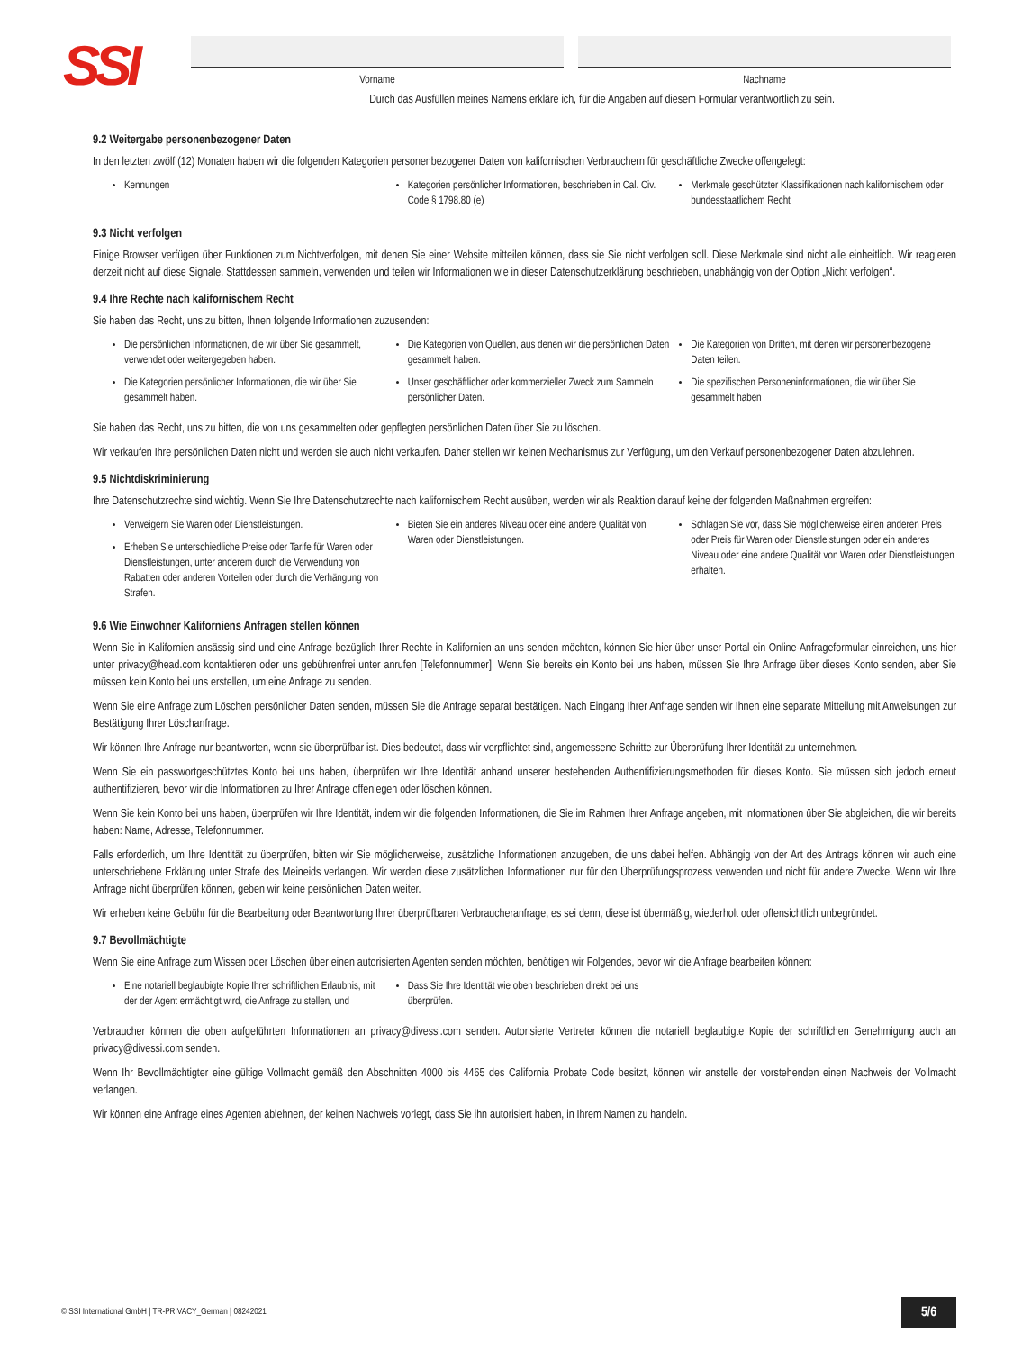SSI
Vorname Nachname
Durch das Ausfüllen meines Namens erkläre ich, für die Angaben auf diesem Formular verantwortlich zu sein.
9.2 Weitergabe personenbezogener Daten
In den letzten zwölf (12) Monaten haben wir die folgenden Kategorien personenbezogener Daten von kalifornischen Verbrauchern für geschäftliche Zwecke offengelegt:
Kennungen Kategorien persönlicher Informationen, beschrieben in Cal. Civ. Code § 1798.80 (e)
Merkmale geschützter Klassifikationen nach kalifornischem oder bundesstaatlichem Recht
9.3 Nicht verfolgen
Einige Browser verfügen über Funktionen zum Nichtverfolgen, mit denen Sie einer Website mitteilen können, dass sie Sie nicht verfolgen soll. Diese Merkmale sind nicht alle einheitlich. Wir reagieren derzeit nicht auf diese Signale. Stattdessen sammeln, verwenden und teilen wir Informationen wie in dieser Datenschutzerklärung beschrieben, unabhängig von der Option „Nicht verfolgen“.
9.4 Ihre Rechte nach kalifornischem Recht
Sie haben das Recht, uns zu bitten, Ihnen folgende Informationen zuzusenden:
Die persönlichen Informationen, die wir über Sie gesammelt, verwendet oder weitergegeben haben.
Die Kategorien persönlicher Informationen, die wir über Sie gesammelt haben.
Die Kategorien von Quellen, aus denen wir die persönlichen Daten gesammelt haben.
Unser geschäftlicher oder kommerzieller Zweck zum Sammeln persönlicher Daten.
Die Kategorien von Dritten, mit denen wir personenbezogene Daten teilen.
Die spezifischen Personeninformationen, die wir über Sie gesammelt haben
Sie haben das Recht, uns zu bitten, die von uns gesammelten oder gepflegten persönlichen Daten über Sie zu löschen.
Wir verkaufen Ihre persönlichen Daten nicht und werden sie auch nicht verkaufen. Daher stellen wir keinen Mechanismus zur Verfügung, um den Verkauf personenbezogener Daten abzulehnen.
9.5 Nichtdiskriminierung
Ihre Datenschutzrechte sind wichtig. Wenn Sie Ihre Datenschutzrechte nach kalifornischem Recht ausüben, werden wir als Reaktion darauf keine der folgenden Maßnahmen ergreifen:
Verweigern Sie Waren oder Dienstleistungen.
Erheben Sie unterschiedliche Preise oder Tarife für Waren oder Dienstleistungen, unter anderem durch die Verwendung von Rabatten oder anderen Vorteilen oder durch die Verhängung von Strafen.
Bieten Sie ein anderes Niveau oder eine andere Qualität von Waren oder Dienstleistungen.
Schlagen Sie vor, dass Sie möglicherweise einen anderen Preis oder Preis für Waren oder Dienstleistungen oder ein anderes Niveau oder eine andere Qualität von Waren oder Dienstleistungen erhalten.
9.6 Wie Einwohner Kaliforniens Anfragen stellen können
Wenn Sie in Kalifornien ansässig sind und eine Anfrage bezüglich Ihrer Rechte in Kalifornien an uns senden möchten, können Sie hier über unser Portal ein Online-Anfrageformular einreichen, uns hier unter privacy@head.com kontaktieren oder uns gebührenfrei unter anrufen [Telefonnummer]. Wenn Sie bereits ein Konto bei uns haben, müssen Sie Ihre Anfrage über dieses Konto senden, aber Sie müssen kein Konto bei uns erstellen, um eine Anfrage zu senden.
Wenn Sie eine Anfrage zum Löschen persönlicher Daten senden, müssen Sie die Anfrage separat bestätigen. Nach Eingang Ihrer Anfrage senden wir Ihnen eine separate Mitteilung mit Anweisungen zur Bestätigung Ihrer Löschanfrage.
Wir können Ihre Anfrage nur beantworten, wenn sie überprüfbar ist. Dies bedeutet, dass wir verpflichtet sind, angemessene Schritte zur Überprüfung Ihrer Identität zu unternehmen.
Wenn Sie ein passwortgeschütztes Konto bei uns haben, überprüfen wir Ihre Identität anhand unserer bestehenden Authentifizierungsmethoden für dieses Konto. Sie müssen sich jedoch erneut authentifizieren, bevor wir die Informationen zu Ihrer Anfrage offenlegen oder löschen können.
Wenn Sie kein Konto bei uns haben, überprüfen wir Ihre Identität, indem wir die folgenden Informationen, die Sie im Rahmen Ihrer Anfrage angeben, mit Informationen über Sie abgleichen, die wir bereits haben: Name, Adresse, Telefonnummer.
Falls erforderlich, um Ihre Identität zu überprüfen, bitten wir Sie möglicherweise, zusätzliche Informationen anzugeben, die uns dabei helfen. Abhängig von der Art des Antrags können wir auch eine unterschriebene Erklärung unter Strafe des Meineids verlangen. Wir werden diese zusätzlichen Informationen nur für den Überprüfungsprozess verwenden und nicht für andere Zwecke. Wenn wir Ihre Anfrage nicht überprüfen können, geben wir keine persönlichen Daten weiter.
Wir erheben keine Gebühr für die Bearbeitung oder Beantwortung Ihrer überprüfbaren Verbraucheranfrage, es sei denn, diese ist übermäßig, wiederholt oder offensichtlich unbegründet.
9.7 Bevollmächtigte
Wenn Sie eine Anfrage zum Wissen oder Löschen über einen autorisierten Agenten senden möchten, benötigen wir Folgendes, bevor wir die Anfrage bearbeiten können:
Eine notariell beglaubigte Kopie Ihrer schriftlichen Erlaubnis, mit der der Agent ermächtigt wird, die Anfrage zu stellen, und
Dass Sie Ihre Identität wie oben beschrieben direkt bei uns überprüfen.
Verbraucher können die oben aufgeführten Informationen an privacy@divessi.com senden. Autorisierte Vertreter können die notariell beglaubigte Kopie der schriftlichen Genehmigung auch an privacy@divessi.com senden.
Wenn Ihr Bevollmächtigter eine gültige Vollmacht gemäß den Abschnitten 4000 bis 4465 des California Probate Code besitzt, können wir anstelle der vorstehenden einen Nachweis der Vollmacht verlangen.
Wir können eine Anfrage eines Agenten ablehnen, der keinen Nachweis vorlegt, dass Sie ihn autorisiert haben, in Ihrem Namen zu handeln.
© SSI International GmbH | TR-PRIVACY_German | 08242021 5/6